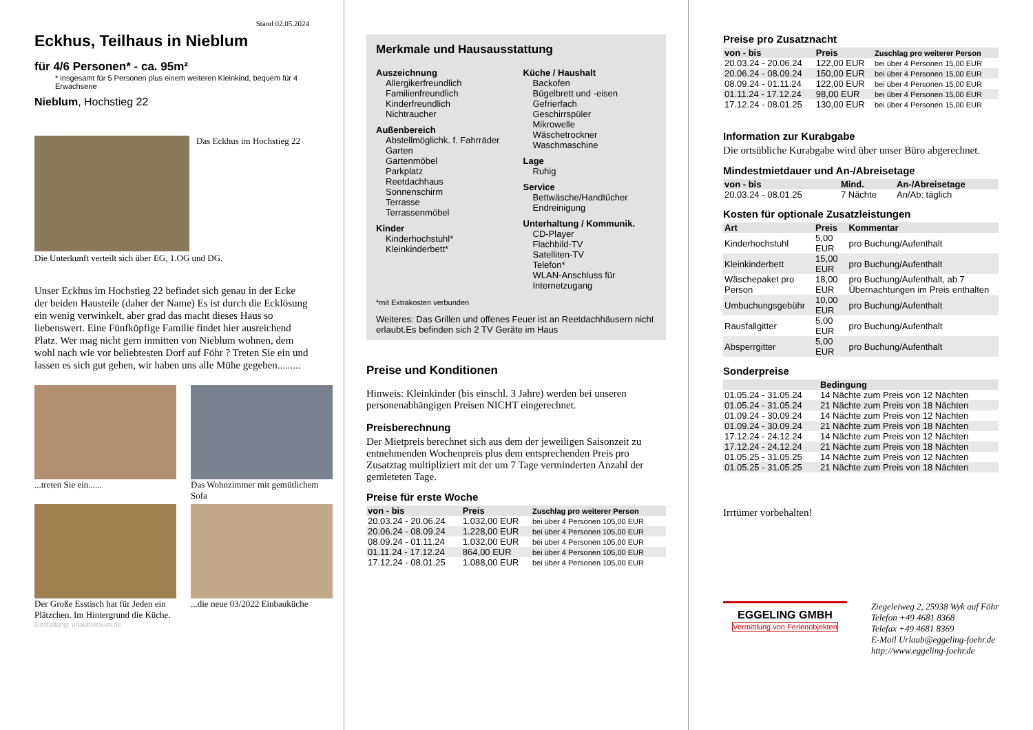Stand 02.05.2024
Eckhus, Teilhaus in Nieblum
für 4/6 Personen* - ca. 95m²
* insgesamt für 5 Personen plus einem weiteren Kleinkind, bequem für 4 Erwachsene
Nieblum, Hochstieg 22
Das Eckhus im Hochstieg 22
Die Unterkunft verteilt sich über EG, 1.OG und DG.
Unser Eckhus im Hochstieg 22 befindet sich genau in der Ecke der beiden Hausteile (daher der Name) Es ist durch die Ecklösung ein wenig verwinkelt, aber grad das macht dieses Haus so liebenswert. Eine Fünfköpfige Familie findet hier ausreichend Platz. Wer mag nicht gern inmitten von Nieblum wohnen, dem wohl nach wie vor beliebtesten Dorf auf Föhr ? Treten Sie ein und lassen es sich gut gehen, wir haben uns alle Mühe gegeben.........
...treten Sie ein......
Das Wohnzimmer mit gemütlichem Sofa
Der Große Esstisch hat für Jeden ein Plätzchen. Im Hintergrund die Küche.
...die neue 03/2022 Einbauküche
Gestaltung: urlaubstraum.de
Merkmale und Hausausstattung
Auszeichnung
Allergikerfreundlich
Familienfreundlich
Kinderfreundlich
Nichtraucher
Außenbereich
Abstellmöglichk. f. Fahrräder
Garten
Gartenmöbel
Parkplatz
Reetdachhaus
Sonnenschirm
Terrasse
Terrassenmöbel
Kinder
Kinderhochstuhl*
Kleinkinderbett*
Küche / Haushalt
Backofen
Bügelbrett und -eisen
Gefrierfach
Geschirrspüler
Mikrowelle
Wäschetrockner
Waschmaschine
Lage
Ruhig
Service
Bettwäsche/Handtücher
Endreinigung
Unterhaltung / Kommunik.
CD-Player
Flachbild-TV
Satelliten-TV
Telefon*
WLAN-Anschluss für Internetzugang
*mit Extrakosten verbunden
Weiteres: Das Grillen und offenes Feuer ist an Reetdachhäusern nicht erlaubt.Es befinden sich 2 TV Geräte im Haus
Preise und Konditionen
Hinweis: Kleinkinder (bis einschl. 3 Jahre) werden bei unseren personenabhängigen Preisen NICHT eingerechnet.
Preisberechnung
Der Mietpreis berechnet sich aus dem der jeweiligen Saisonzeit zu entnehmenden Wochenpreis plus dem entsprechenden Preis pro Zusatztag multipliziert mit der um 7 Tage verminderten Anzahl der gemieteten Tage.
Preise für erste Woche
| von - bis | Preis | Zuschlag pro weiterer Person |
| --- | --- | --- |
| 20.03.24 - 20.06.24 | 1.032,00 EUR | bei über 4 Personen 105,00 EUR |
| 20.06.24 - 08.09.24 | 1.228,00 EUR | bei über 4 Personen 105,00 EUR |
| 08.09.24 - 01.11.24 | 1.032,00 EUR | bei über 4 Personen 105,00 EUR |
| 01.11.24 - 17.12.24 | 864,00 EUR | bei über 4 Personen 105,00 EUR |
| 17.12.24 - 08.01.25 | 1.088,00 EUR | bei über 4 Personen 105,00 EUR |
Preise pro Zusatznacht
| von - bis | Preis | Zuschlag pro weiterer Person |
| --- | --- | --- |
| 20.03.24 - 20.06.24 | 122,00 EUR | bei über 4 Personen 15,00 EUR |
| 20.06.24 - 08.09.24 | 150,00 EUR | bei über 4 Personen 15,00 EUR |
| 08.09.24 - 01.11.24 | 122,00 EUR | bei über 4 Personen 15,00 EUR |
| 01.11.24 - 17.12.24 | 98,00 EUR | bei über 4 Personen 15,00 EUR |
| 17.12.24 - 08.01.25 | 130,00 EUR | bei über 4 Personen 15,00 EUR |
Information zur Kurabgabe
Die ortsübliche Kurabgabe wird über unser Büro abgerechnet.
Mindestmietdauer und An-/Abreisetage
| von - bis | Mind. | An-/Abreisetage |
| --- | --- | --- |
| 20.03.24 - 08.01.25 | 7 Nächte | An/Ab: täglich |
Kosten für optionale Zusatzleistungen
| Art | Preis | Kommentar |
| --- | --- | --- |
| Kinderhochstuhl | 5,00 EUR | pro Buchung/Aufenthalt |
| Kleinkinderbett | 15,00 EUR | pro Buchung/Aufenthalt |
| Wäschepaket pro Person | 18,00 EUR | pro Buchung/Aufenthalt, ab 7 Übernachtungen im Preis enthalten |
| Umbuchungsgebühr | 10,00 EUR | pro Buchung/Aufenthalt |
| Rausfallgitter | 5,00 EUR | pro Buchung/Aufenthalt |
| Absperrgitter | 5,00 EUR | pro Buchung/Aufenthalt |
Sonderpreise
| | Bedingung |
| --- | --- |
| 01.05.24 - 31.05.24 | 14 Nächte zum Preis von 12 Nächten |
| 01.05.24 - 31.05.24 | 21 Nächte zum Preis von 18 Nächten |
| 01.09.24 - 30.09.24 | 14 Nächte zum Preis von 12 Nächten |
| 01.09.24 - 30.09.24 | 21 Nächte zum Preis von 18 Nächten |
| 17.12.24 - 24.12.24 | 14 Nächte zum Preis von 12 Nächten |
| 17.12.24 - 24.12.24 | 21 Nächte zum Preis von 18 Nächten |
| 01.05.25 - 31.05.25 | 14 Nächte zum Preis von 12 Nächten |
| 01.05.25 - 31.05.25 | 21 Nächte zum Preis von 18 Nächten |
Irrtümer vorbehalten!
EGGELING GMBH
Vermittlung von Ferienobjekten
Ziegeleiweg 2, 25938 Wyk auf Föhr
Telefon +49 4681 8368
Telefax +49 4681 8369
E-Mail Urlaub@eggeling-foehr.de
http://www.eggeling-foehr.de